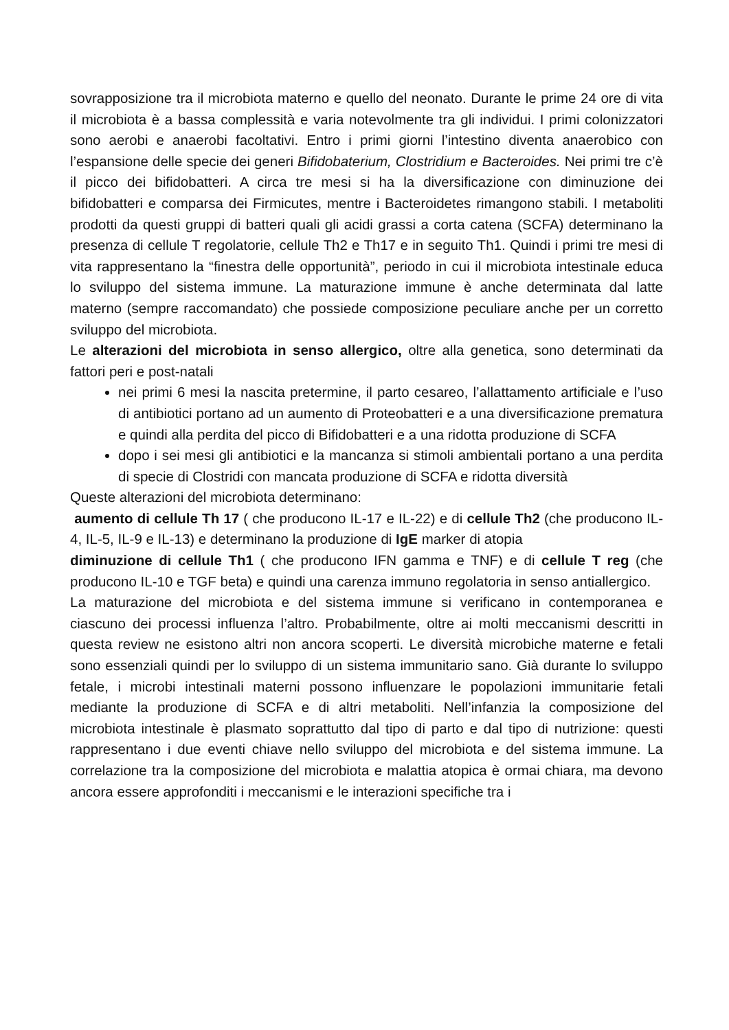sovrapposizione tra il microbiota materno e quello del neonato. Durante le prime 24 ore di vita il microbiota è a bassa complessità e varia notevolmente tra gli individui. I primi colonizzatori sono aerobi e anaerobi facoltativi. Entro i primi giorni l’intestino diventa anaerobico con l’espansione delle specie dei generi Bifidobaterium, Clostridium e Bacteroides. Nei primi tre c’è il picco dei bifidobatteri. A circa tre mesi si ha la diversificazione con diminuzione dei bifidobatteri e comparsa dei Firmicutes, mentre i Bacteroidetes rimangono stabili. I metaboliti prodotti da questi gruppi di batteri quali gli acidi grassi a corta catena (SCFA) determinano la presenza di cellule T regolatorie, cellule Th2 e Th17 e in seguito Th1. Quindi i primi tre mesi di vita rappresentano la “finestra delle opportunità”, periodo in cui il microbiota intestinale educa lo sviluppo del sistema immune. La maturazione immune è anche determinata dal latte materno (sempre raccomandato) che possiede composizione peculiare anche per un corretto sviluppo del microbiota.
Le alterazioni del microbiota in senso allergico, oltre alla genetica, sono determinati da fattori peri e post-natali
nei primi 6 mesi la nascita pretermine, il parto cesareo, l’allattamento artificiale e l’uso di antibiotici portano ad un aumento di Proteobatteri e a una diversificazione prematura e quindi alla perdita del picco di Bifidobatteri e a una ridotta produzione di SCFA
dopo i sei mesi gli antibiotici e la mancanza si stimoli ambientali portano a una perdita di specie di Clostridi con mancata produzione di SCFA e ridotta diversità
Queste alterazioni del microbiota determinano:
aumento di cellule Th 17 ( che producono IL-17 e IL-22) e di cellule Th2 (che producono IL-4, IL-5, IL-9 e IL-13) e determinano la produzione di IgE marker di atopia
diminuzione di cellule Th1 ( che producono IFN gamma e TNF) e di cellule T reg (che producono IL-10 e TGF beta) e quindi una carenza immuno regolatoria in senso antiallergico.
La maturazione del microbiota e del sistema immune si verificano in contemporanea e ciascuno dei processi influenza l’altro. Probabilmente, oltre ai molti meccanismi descritti in questa review ne esistono altri non ancora scoperti. Le diversità microbiche materne e fetali sono essenziali quindi per lo sviluppo di un sistema immunitario sano. Già durante lo sviluppo fetale, i microbi intestinali materni possono influenzare le popolazioni immunitarie fetali mediante la produzione di SCFA e di altri metaboliti. Nell’infanzia la composizione del microbiota intestinale è plasmato soprattutto dal tipo di parto e dal tipo di nutrizione: questi rappresentano i due eventi chiave nello sviluppo del microbiota e del sistema immune. La correlazione tra la composizione del microbiota e malattia atopica è ormai chiara, ma devono ancora essere approfonditi i meccanismi e le interazioni specifiche tra i